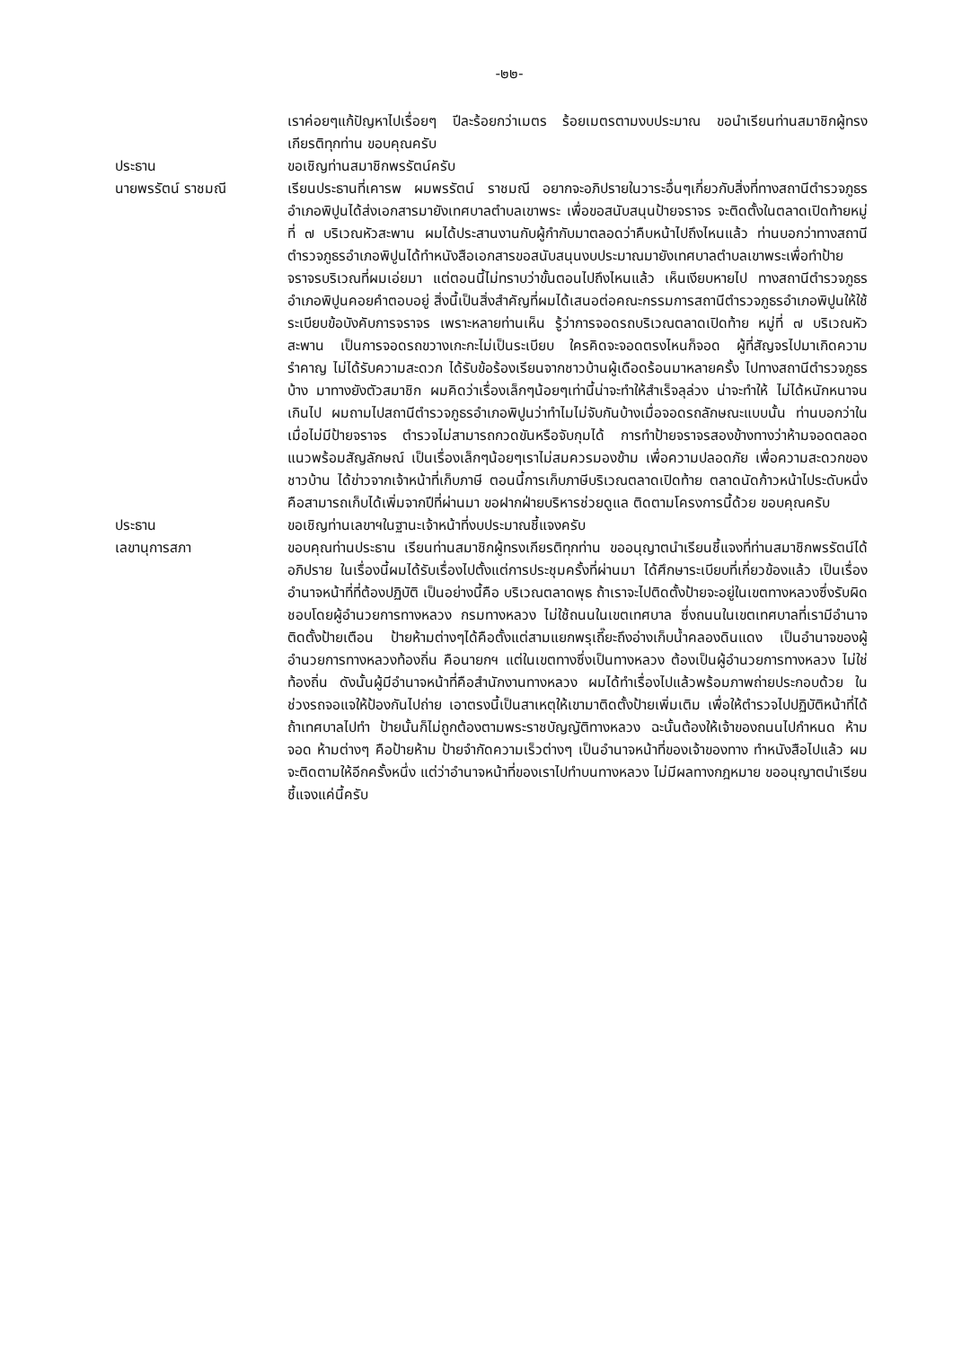-๒๒-
เราค่อยๆแก้ปัญหาไปเรื่อยๆ ปีละร้อยกว่าเมตร ร้อยเมตรตามงบประมาณ ขอนำเรียนท่านสมาชิกผู้ทรงเกียรติทุกท่าน ขอบคุณครับ
ประธาน ขอเชิญท่านสมาชิกพรรัตน์ครับ
นายพรรัตน์ ราชมณี เรียนประธานที่เคารพ ผมพรรัตน์ ราชมณี อยากจะอภิปรายในวาระอื่นๆเกี่ยวกับสิ่งที่ทางสถานีตำรวจภูธรอำเภอพิปูนได้ส่งเอกสารมายังเทศบาลตำบลเขาพระ เพื่อขอสนับสนุนป้ายจราจร จะติดตั้งในตลาดเปิดท้ายหมู่ที่ ๗ บริเวณหัวสะพาน ผมได้ประสานงานกับผู้กำกับมาตลอดว่าคืบหน้าไปถึงไหนแล้ว ท่านบอกว่าทางสถานีตำรวจภูธรอำเภอพิปูนได้ทำหนังสือเอกสารขอสนับสนุนงบประมาณมายังเทศบาลตำบลเขาพระเพื่อทำป้ายจราจรบริเวณที่ผมเอ่ยมา แต่ตอนนี้ไม่ทราบว่าขั้นตอนไปถึงไหนแล้ว เห็นเงียบหายไป ทางสถานีตำรวจภูธรอำเภอพิปูนคอยคำตอบอยู่ สิ่งนี้เป็นสิ่งสำคัญที่ผมได้เสนอต่อคณะกรรมการสถานีตำรวจภูธรอำเภอพิปูนให้ใช้ระเบียบข้อบังคับการจราจร เพราะหลายท่านเห็น รู้ว่าการจอดรถบริเวณตลาดเปิดท้าย หมู่ที่ ๗ บริเวณหัวสะพาน เป็นการจอดรถขวางเกะกะไม่เป็นระเบียบ ใครคิดจะจอดตรงไหนก็จอด ผู้ที่สัญจรไปมาเกิดความรำคาญ ไม่ได้รับความสะดวก ได้รับข้อร้องเรียนจากชาวบ้านผู้เดือดร้อนมาหลายครั้ง ไปทางสถานีตำรวจภูธรบ้าง มาทางยังตัวสมาชิก ผมคิดว่าเรื่องเล็กๆน้อยๆเท่านี้น่าจะทำให้สำเร็จลุล่วง น่าจะทำให้ ไม่ได้หนักหนาจนเกินไป ผมถามไปสถานีตำรวจภูธรอำเภอพิปูนว่าทำไมไม่จับกันบ้างเมื่อจอดรถลักษณะแบบนั้น ท่านบอกว่าในเมื่อไม่มีป้ายจราจร ตำรวจไม่สามารถกวดขันหรือจับกุมได้ การทำป้ายจราจรสองข้างทางว่าห้ามจอดตลอดแนวพร้อมสัญลักษณ์ เป็นเรื่องเล็กๆน้อยๆเราไม่สมควรมองข้าม เพื่อความปลอดภัย เพื่อความสะดวกของชาวบ้าน ได้ข่าวจากเจ้าหน้าที่เก็บภาษี ตอนนี้การเก็บภาษีบริเวณตลาดเปิดท้าย ตลาดนัดก้าวหน้าไประดับหนึ่ง คือสามารถเก็บได้เพิ่มจากปีที่ผ่านมา ขอฝากฝ่ายบริหารช่วยดูแล ติดตามโครงการนี้ด้วย ขอบคุณครับ
ประธาน ขอเชิญท่านเลขาฯในฐานะเจ้าหน้าที่งบประมาณชี้แจงครับ
เลขานุการสภา ขอบคุณท่านประธาน เรียนท่านสมาชิกผู้ทรงเกียรติทุกท่าน ขออนุญาตนำเรียนชี้แจงที่ท่านสมาชิกพรรัตน์ได้อภิปราย ในเรื่องนี้ผมได้รับเรื่องไปตั้งแต่การประชุมครั้งที่ผ่านมา ได้ศึกษาระเบียบที่เกี่ยวข้องแล้ว เป็นเรื่องอำนาจหน้าที่ที่ต้องปฏิบัติ เป็นอย่างนี้คือ บริเวณตลาดพุธ ถ้าเราจะไปติดตั้งป้ายจะอยู่ในเขตทางหลวงซึ่งรับผิดชอบโดยผู้อำนวยการทางหลวง กรมทางหลวง ไม่ใช้ถนนในเขตเทศบาล ซึ่งถนนในเขตเทศบาลที่เรามีอำนาจติดตั้งป้ายเตือน ป้ายห้ามต่างๆได้คือตั้งแต่สามแยกพรุเถี๊ยะถึงอ่างเก็บน้ำคลองดินแดง เป็นอำนาจของผู้อำนวยการทางหลวงท้องถิ่น คือนายกฯ แต่ในเขตทางซึ่งเป็นทางหลวง ต้องเป็นผู้อำนวยการทางหลวง ไม่ใช่ท้องถิ่น ดังนั้นผู้มีอำนาจหน้าที่คือสำนักงานทางหลวง ผมได้ทำเรื่องไปแล้วพร้อมภาพถ่ายประกอบด้วย ในช่วงรถจอแจให้ป้องกันไปถ่าย เอาตรงนี้เป็นสาเหตุให้เขามาติดตั้งป้ายเพิ่มเติม เพื่อให้ตำรวจไปปฏิบัติหน้าที่ได้ ถ้าเทศบาลไปทำ ป้ายนั้นก็ไม่ถูกต้องตามพระราชบัญญัติทางหลวง ฉะนั้นต้องให้เจ้าของถนนไปกำหนด ห้ามจอด ห้ามต่างๆ คือป้ายห้าม ป้ายจำกัดความเร็วต่างๆ เป็นอำนาจหน้าที่ของเจ้าของทาง ทำหนังสือไปแล้ว ผมจะติดตามให้อีกครั้งหนึ่ง แต่ว่าอำนาจหน้าที่ของเราไปทำบนทางหลวง ไม่มีผลทางกฎหมาย ขออนุญาตนำเรียนชี้แจงแค่นี้ครับ